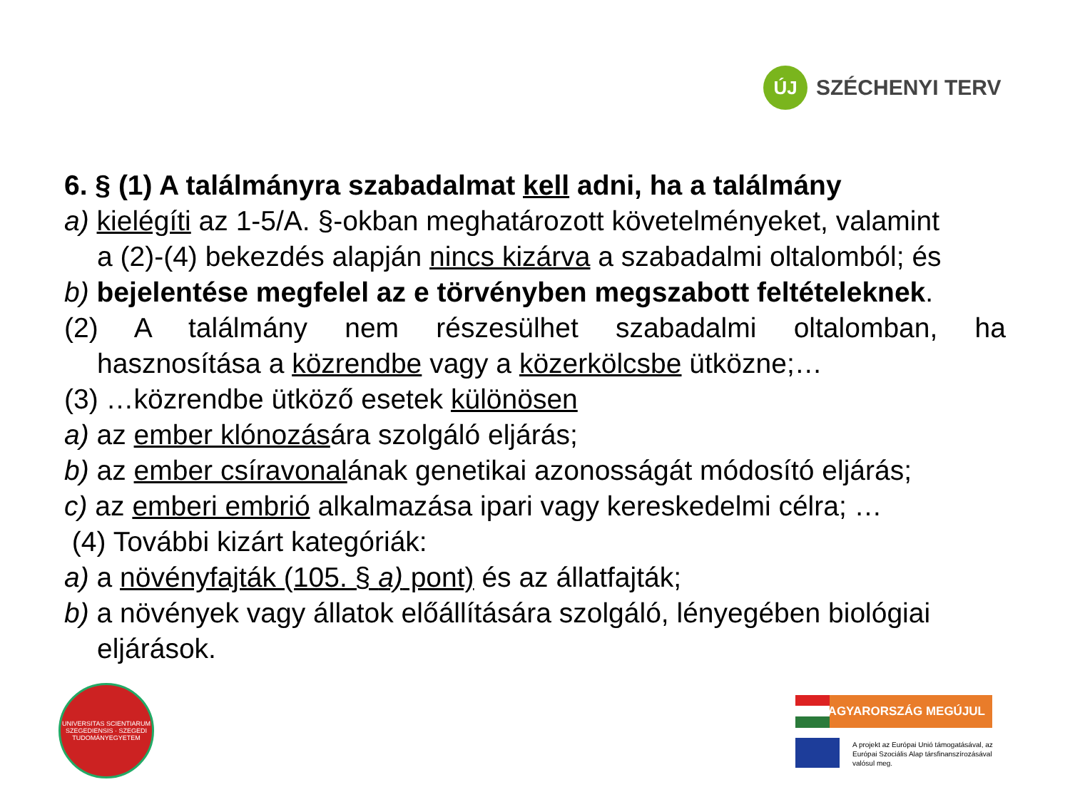ÚJ
SZÉCHENYI TERV
6. § (1) A találmányra szabadalmat kell adni, ha a találmány
a) kielégíti az 1-5/A. §-okban meghatározott követelményeket, valamint
a (2)-(4) bekezdés alapján nincs kizárva a szabadalmi oltalomból; és
b) bejelentése megfelel az e törvényben megszabott feltételeknek.
(2) A találmány nem részesülhet szabadalmi oltalomban, ha
hasznosítása a közrendbe vagy a közerkölcsbe ütközne;…
(3) …közrendbe ütköző esetek különösen
a) az ember klónozására szolgáló eljárás;
b) az ember csíravonalának genetikai azonosságát módosító eljárás;
c) az emberi embrió alkalmazása ipari vagy kereskedelmi célra; …
(4) További kizárt kategóriák:
a) a növényfajták (105. § a) pont) és az állatfajták;
b) a növények vagy állatok előállítására szolgáló, lényegében biológiai
eljárások.
UNIVERSITAS SCIENTIARUM SZEGEDIENSIS · SZEGEDI TUDOMÁNYEGYETEM
MAGYARORSZÁG MEGÚJUL
A projekt az Európai Unió támogatásával, az Európai Szociális Alap társfinanszírozásával valósul meg.